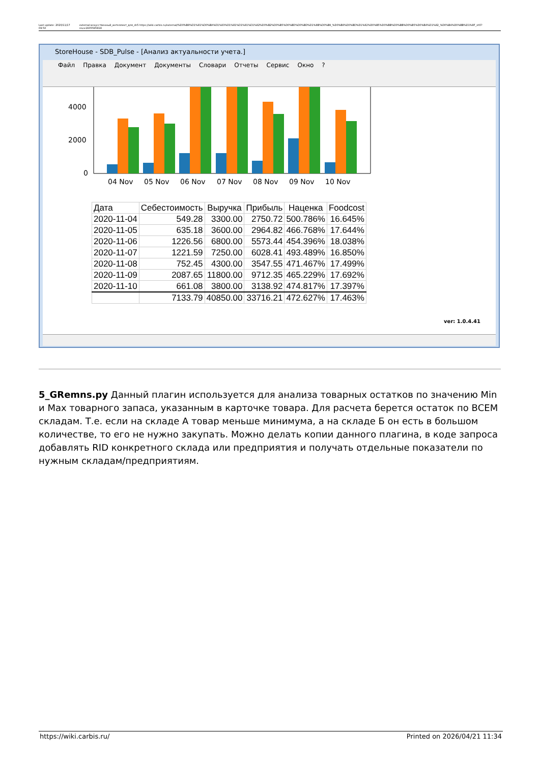Last update: 2020/11/17 09:50 external:искусственный_интеллект_для_sh5 https://wiki.carbis.ru/external/%D0%B8%D1%81%D0%BA%D1%83%D1%81%D1%81%D1%82%D0%B2%D0%B5%D0%BD%D0%BD%D1%8B%D0%B9_%D0%B8%D0%BD%D1%82%D0%B5%D0%BB%D0%BB%D0%B5%D0%BA%D1%82_%D0%B4%D0%BB%D1%8F_sh5?rev=1605595818
StoreHouse - SDB_Pulse - [Анализ актуальности учета.]
Файл Правка Документ Документы Словари Отчеты Сервис Окно?
4000
2000
0
04 Nov
05 Nov
06 Nov
07 Nov
08 Nov
09 Nov
10 Nov
| Дата | Себестоимость | Выручка | Прибыль | Наценка | Foodcost |
| --- | --- | --- | --- | --- | --- |
| 2020-11-04 | 549.28 | 3300.00 | 2750.72 | 500.786% | 16.645% |
| 2020-11-05 | 635.18 | 3600.00 | 2964.82 | 466.768% | 17.644% |
| 2020-11-06 | 1226.56 | 6800.00 | 5573.44 | 454.396% | 18.038% |
| 2020-11-07 | 1221.59 | 7250.00 | 6028.41 | 493.489% | 16.850% |
| 2020-11-08 | 752.45 | 4300.00 | 3547.55 | 471.467% | 17.499% |
| 2020-11-09 | 2087.65 | 11800.00 | 9712.35 | 465.229% | 17.692% |
| 2020-11-10 | 661.08 | 3800.00 | 3138.92 | 474.817% | 17.397% |
| | 7133.79 | 40850.00 | 33716.21 | 472.627% | 17.463% |
ver: 1.0.4.41
5_GRemns.py Данный плагин используется для анализа товарных остатков по значению Min и Max товарного запаса, указанным в карточке товара. Для расчета берется остаток по ВСЕМ складам. Т.е. если на складе А товар меньше минимума, а на складе Б он есть в большом количестве, то его не нужно закупать. Можно делать копии данного плагина, в коде запроса добавлять RID конкретного склада или предприятия и получать отдельные показатели по нужным складам/предприятиям.
https://wiki.carbis.ru/ Printed on 2026/04/21 11:34